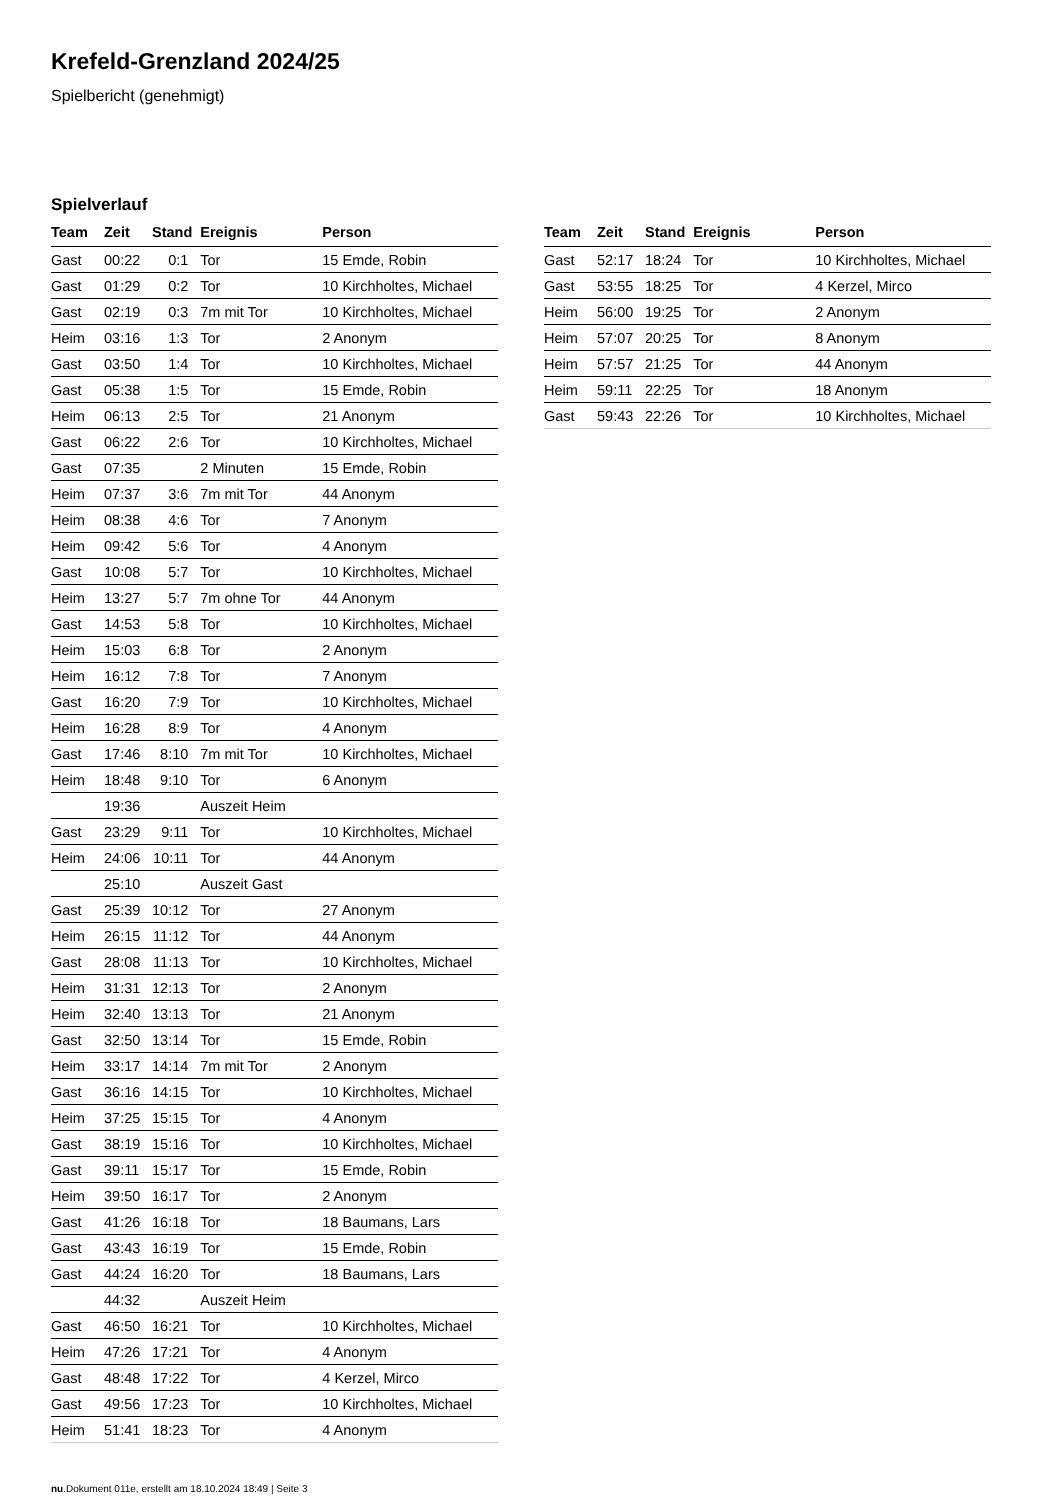Krefeld-Grenzland 2024/25
Spielbericht (genehmigt)
Spielverlauf
| Team | Zeit | Stand | Ereignis | Person |
| --- | --- | --- | --- | --- |
| Gast | 00:22 | 0:1 | Tor | 15 Emde, Robin |
| Gast | 01:29 | 0:2 | Tor | 10 Kirchholtes, Michael |
| Gast | 02:19 | 0:3 | 7m mit Tor | 10 Kirchholtes, Michael |
| Heim | 03:16 | 1:3 | Tor | 2 Anonym |
| Gast | 03:50 | 1:4 | Tor | 10 Kirchholtes, Michael |
| Gast | 05:38 | 1:5 | Tor | 15 Emde, Robin |
| Heim | 06:13 | 2:5 | Tor | 21 Anonym |
| Gast | 06:22 | 2:6 | Tor | 10 Kirchholtes, Michael |
| Gast | 07:35 | | 2 Minuten | 15 Emde, Robin |
| Heim | 07:37 | 3:6 | 7m mit Tor | 44 Anonym |
| Heim | 08:38 | 4:6 | Tor | 7 Anonym |
| Heim | 09:42 | 5:6 | Tor | 4 Anonym |
| Gast | 10:08 | 5:7 | Tor | 10 Kirchholtes, Michael |
| Heim | 13:27 | 5:7 | 7m ohne Tor | 44 Anonym |
| Gast | 14:53 | 5:8 | Tor | 10 Kirchholtes, Michael |
| Heim | 15:03 | 6:8 | Tor | 2 Anonym |
| Heim | 16:12 | 7:8 | Tor | 7 Anonym |
| Gast | 16:20 | 7:9 | Tor | 10 Kirchholtes, Michael |
| Heim | 16:28 | 8:9 | Tor | 4 Anonym |
| Gast | 17:46 | 8:10 | 7m mit Tor | 10 Kirchholtes, Michael |
| Heim | 18:48 | 9:10 | Tor | 6 Anonym |
| | 19:36 | | Auszeit Heim | |
| Gast | 23:29 | 9:11 | Tor | 10 Kirchholtes, Michael |
| Heim | 24:06 | 10:11 | Tor | 44 Anonym |
| | 25:10 | | Auszeit Gast | |
| Gast | 25:39 | 10:12 | Tor | 27 Anonym |
| Heim | 26:15 | 11:12 | Tor | 44 Anonym |
| Gast | 28:08 | 11:13 | Tor | 10 Kirchholtes, Michael |
| Heim | 31:31 | 12:13 | Tor | 2 Anonym |
| Heim | 32:40 | 13:13 | Tor | 21 Anonym |
| Gast | 32:50 | 13:14 | Tor | 15 Emde, Robin |
| Heim | 33:17 | 14:14 | 7m mit Tor | 2 Anonym |
| Gast | 36:16 | 14:15 | Tor | 10 Kirchholtes, Michael |
| Heim | 37:25 | 15:15 | Tor | 4 Anonym |
| Gast | 38:19 | 15:16 | Tor | 10 Kirchholtes, Michael |
| Gast | 39:11 | 15:17 | Tor | 15 Emde, Robin |
| Heim | 39:50 | 16:17 | Tor | 2 Anonym |
| Gast | 41:26 | 16:18 | Tor | 18 Baumans, Lars |
| Gast | 43:43 | 16:19 | Tor | 15 Emde, Robin |
| Gast | 44:24 | 16:20 | Tor | 18 Baumans, Lars |
| | 44:32 | | Auszeit Heim | |
| Gast | 46:50 | 16:21 | Tor | 10 Kirchholtes, Michael |
| Heim | 47:26 | 17:21 | Tor | 4 Anonym |
| Gast | 48:48 | 17:22 | Tor | 4 Kerzel, Mirco |
| Gast | 49:56 | 17:23 | Tor | 10 Kirchholtes, Michael |
| Heim | 51:41 | 18:23 | Tor | 4 Anonym |
| Team | Zeit | Stand | Ereignis | Person |
| --- | --- | --- | --- | --- |
| Gast | 52:17 | 18:24 | Tor | 10 Kirchholtes, Michael |
| Gast | 53:55 | 18:25 | Tor | 4 Kerzel, Mirco |
| Heim | 56:00 | 19:25 | Tor | 2 Anonym |
| Heim | 57:07 | 20:25 | Tor | 8 Anonym |
| Heim | 57:57 | 21:25 | Tor | 44 Anonym |
| Heim | 59:11 | 22:25 | Tor | 18 Anonym |
| Gast | 59:43 | 22:26 | Tor | 10 Kirchholtes, Michael |
nu.Dokument 011e, erstellt am 18.10.2024 18:49 | Seite 3